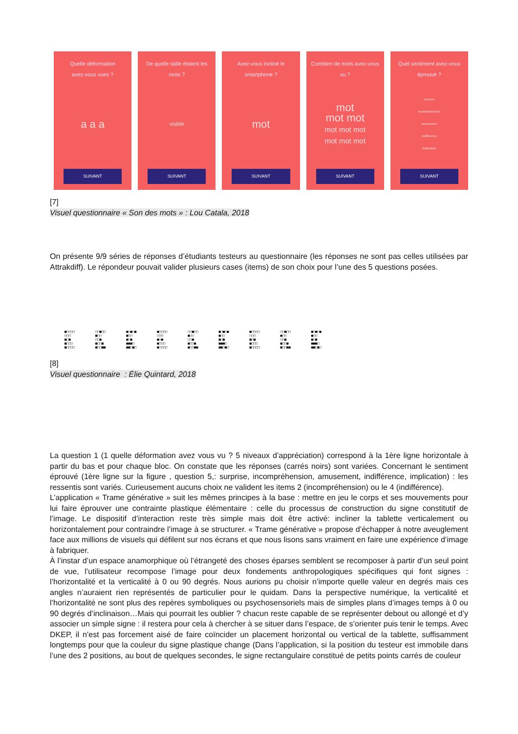Quelle déformation
avez-vous vues ?
a a a
SUIVANT
De quelle taille étaient les
mots ?
visible
SUIVANT
Avez-vous incliné le
smartphone ?
mot
SUIVANT
Combien de mots avez-vous
vu ?
mot
mot mot
mot mot mot
mot mot mot
SUIVANT
Quel sentiment avez-vous
éprouvé ?
surprise
incompréhension
amusement
indifférence
implication
SUIVANT
[7]
Visuel questionnaire « Son des mots » : Lou Catala, 2018
On présente 9/9 séries de réponses d’étudiants testeurs au questionnaire (les réponses ne sont pas celles utilisées par Attrakdiff). Le répondeur pouvait valider plusieurs cases (items) de son choix pour l’une des 5 questions posées.
■□□□□
□□□
■□■
■□□□
■□□□□
□□■□□
■□□
□□■
■□□■
■□□■■
■□■□■
■□□
■□■
■■■□
■■□■□
■□□□□
□□□
■□■
■□□□
■□□□□
□□■□□
■□□
□□■
■□□■
■□□■■
■□■□■
■□□
■□■
■■■□
■■□■□
■□□□□
□□□
■□■
■□□□
■□□□□
□□■□□
■□□
□□■
■□□■
■□□■■
■□■□■
■□□
■□■
■■■□
■■□■□
[8]
Visuel questionnaire : Élie Quintard, 2018
La question 1 (1 quelle déformation avez vous vu ? 5 niveaux d’appréciation) correspond à la 1ère ligne horizontale à partir du bas et pour chaque bloc. On constate que les réponses (carrés noirs) sont variées. Concernant le sentiment éprouvé (1ère ligne sur la figure , question 5,: surprise, incompréhension, amusement, indifférence, implication) : les ressentis sont variés. Curieusement aucuns choix ne valident les items 2 (incompréhension) ou le 4 (indifférence).
L’application « Trame générative » suit les mêmes principes à la base : mettre en jeu le corps et ses mouvements pour lui faire éprouver une contrainte plastique élémentaire : celle du processus de construction du signe constitutif de l’image. Le dispositif d’interaction reste très simple mais doit être activé: incliner la tablette verticalement ou horizontalement pour contraindre l’image à se structurer. « Trame générative » propose d’échapper à notre aveuglement face aux millions de visuels qui défilent sur nos écrans et que nous lisons sans vraiment en faire une expérience d’image à fabriquer.
À l’instar d’un espace anamorphique où l’étrangeté des choses éparses semblent se recomposer à partir d’un seul point de vue, l’utilisateur recompose l’image pour deux fondements anthropologiques spécifiques qui font signes : l’horizontalité et la verticalité à 0 ou 90 degrés. Nous aurions pu choisir n’importe quelle valeur en degrés mais ces angles n’auraient rien représentés de particulier pour le quidam. Dans la perspective numérique, la verticalité et l’horizontalité ne sont plus des repères symboliques ou psychosensoriels mais de simples plans d’images temps à 0 ou 90 degrés d’inclinaison…Mais qui pourrait les oublier ? chacun reste capable de se représenter debout ou allongé et d’y associer un simple signe : il restera pour cela à chercher à se situer dans l’espace, de s’orienter puis tenir le temps. Avec DKEP, il n’est pas forcement aisé de faire coïncider un placement horizontal ou vertical de la tablette, suffisamment longtemps pour que la couleur du signe plastique change (Dans l’application, si la position du testeur est immobile dans l’une des 2 positions, au bout de quelques secondes, le signe rectangulaire constitué de petits points carrés de couleur